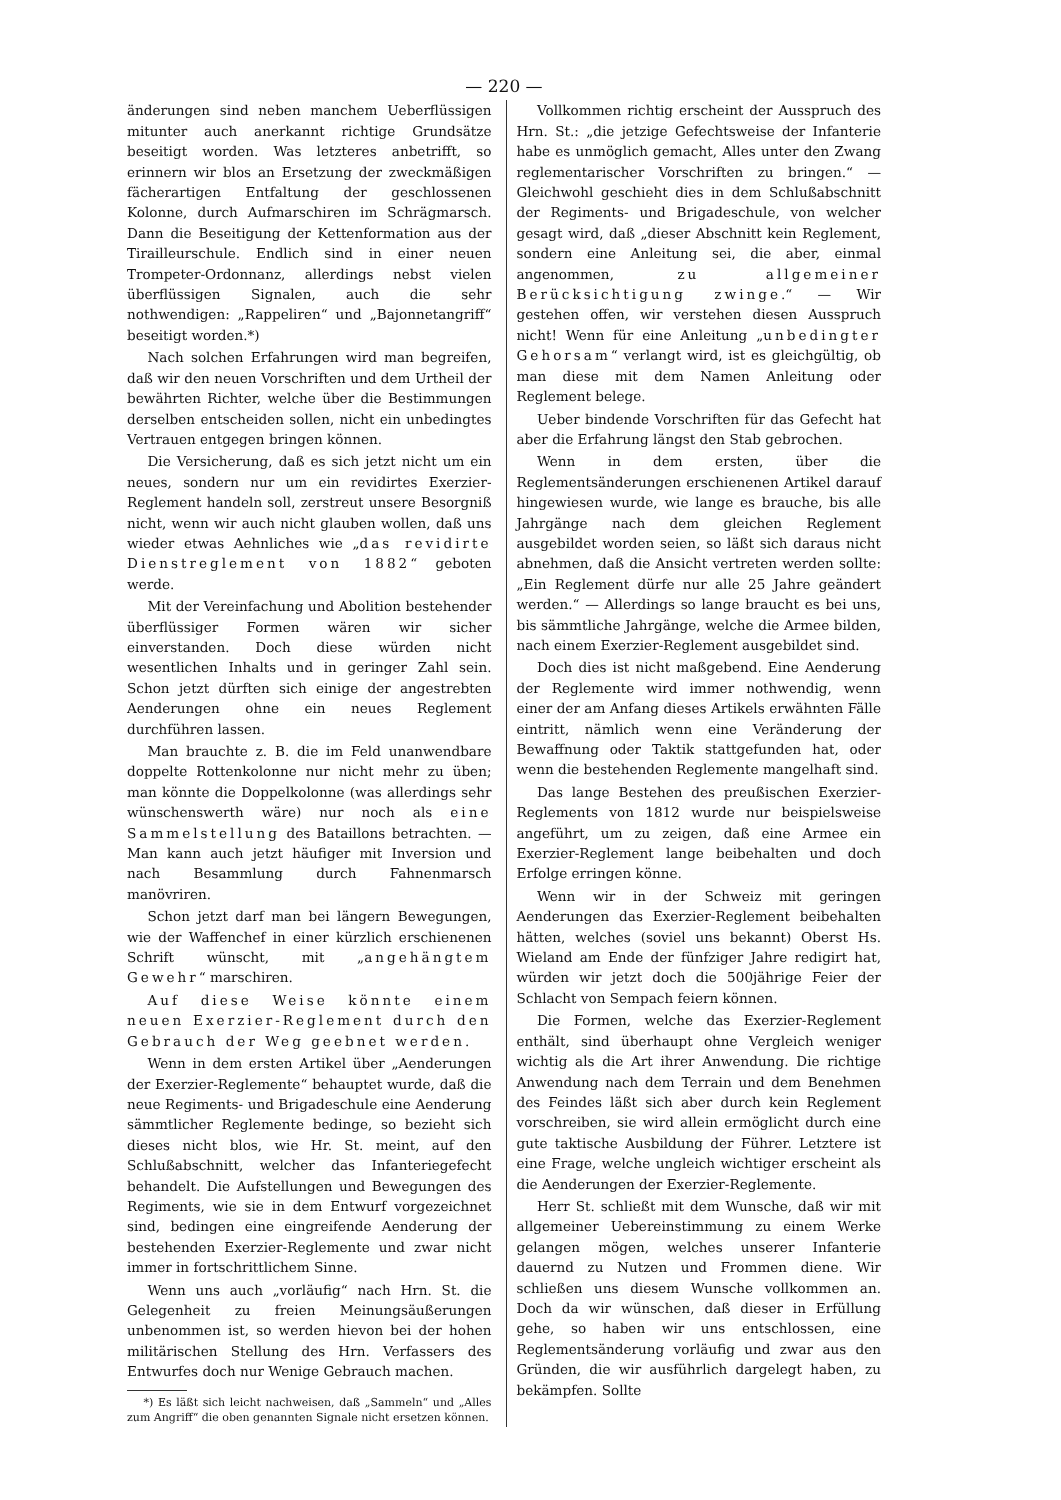— 220 —
änderungen sind neben manchem Ueberflüssigen mitunter auch anerkannt richtige Grundsätze beseitigt worden. Was letzteres anbetrifft, so erinnern wir blos an Ersetzung der zweckmäßigen fächerartigen Entfaltung der geschlossenen Kolonne, durch Aufmarschiren im Schrägmarsch. Dann die Beseitigung der Kettenformation aus der Tirailleurschule. Endlich sind in einer neuen Trompeter-Ordonnanz, allerdings nebst vielen überflüssigen Signalen, auch die sehr nothwendigen: „Rappeliren“ und „Bajonnetangriff“ beseitigt worden.*)
Nach solchen Erfahrungen wird man begreifen, daß wir den neuen Vorschriften und dem Urtheil der bewährten Richter, welche über die Bestimmungen derselben entscheiden sollen, nicht ein unbedingtes Vertrauen entgegen bringen können.
Die Versicherung, daß es sich jetzt nicht um ein neues, sondern nur um ein revidirtes Exerzier-Reglement handeln soll, zerstreut unsere Besorgniß nicht, wenn wir auch nicht glauben wollen, daß uns wieder etwas Aehnliches wie „das revidirte Dienstreglement von 1882“ geboten werde.
Mit der Vereinfachung und Abolition bestehender überflüssiger Formen wären wir sicher einverstanden. Doch diese würden nicht wesentlichen Inhalts und in geringer Zahl sein. Schon jetzt dürften sich einige der angestrebten Aenderungen ohne ein neues Reglement durchführen lassen.
Man brauchte z. B. die im Feld unanwendbare doppelte Rottenkolonne nur nicht mehr zu üben; man könnte die Doppelkolonne (was allerdings sehr wünschenswerth wäre) nur noch als eine Sammelstellung des Bataillons betrachten. — Man kann auch jetzt häufiger mit Inversion und nach Besammlung durch Fahnenmarsch manövriren.
Schon jetzt darf man bei längern Bewegungen, wie der Waffenchef in einer kürzlich erschienenen Schrift wünscht, mit „angehängtem Gewehr“ marschiren.
Auf diese Weise könnte einem neuen Exerzier-Reglement durch den Gebrauch der Weg geebnet werden.
Wenn in dem ersten Artikel über „Aenderungen der Exerzier-Reglemente“ behauptet wurde, daß die neue Regiments- und Brigadeschule eine Aenderung sämmtlicher Reglemente bedinge, so bezieht sich dieses nicht blos, wie Hr. St. meint, auf den Schlußabschnitt, welcher das Infanteriegefecht behandelt. Die Aufstellungen und Bewegungen des Regiments, wie sie in dem Entwurf vorgezeichnet sind, bedingen eine eingreifende Aenderung der bestehenden Exerzier-Reglemente und zwar nicht immer in fortschrittlichem Sinne.
Wenn uns auch „vorläufig“ nach Hrn. St. die Gelegenheit zu freien Meinungsäußerungen unbenommen ist, so werden hievon bei der hohen militärischen Stellung des Hrn. Verfassers des Entwurfes doch nur Wenige Gebrauch machen.
*) Es läßt sich leicht nachweisen, daß „Sammeln“ und „Alles zum Angriff“ die oben genannten Signale nicht ersetzen können.
Vollkommen richtig erscheint der Ausspruch des Hrn. St.: „die jetzige Gefechtsweise der Infanterie habe es unmöglich gemacht, Alles unter den Zwang reglementarischer Vorschriften zu bringen.“ — Gleichwohl geschieht dies in dem Schlußabschnitt der Regiments- und Brigadeschule, von welcher gesagt wird, daß „dieser Abschnitt kein Reglement, sondern eine Anleitung sei, die aber, einmal angenommen, zu allgemeiner Berücksichtigung zwinge.“ — Wir gestehen offen, wir verstehen diesen Ausspruch nicht! Wenn für eine Anleitung „unbedingter Gehorsam“ verlangt wird, ist es gleichgültig, ob man diese mit dem Namen Anleitung oder Reglement belege.
Ueber bindende Vorschriften für das Gefecht hat aber die Erfahrung längst den Stab gebrochen.
Wenn in dem ersten, über die Reglementsänderungen erschienenen Artikel darauf hingewiesen wurde, wie lange es brauche, bis alle Jahrgänge nach dem gleichen Reglement ausgebildet worden seien, so läßt sich daraus nicht abnehmen, daß die Ansicht vertreten werden sollte: „Ein Reglement dürfe nur alle 25 Jahre geändert werden.“ — Allerdings so lange braucht es bei uns, bis sämmtliche Jahrgänge, welche die Armee bilden, nach einem Exerzier-Reglement ausgebildet sind.
Doch dies ist nicht maßgebend. Eine Aenderung der Reglemente wird immer nothwendig, wenn einer der am Anfang dieses Artikels erwähnten Fälle eintritt, nämlich wenn eine Veränderung der Bewaffnung oder Taktik stattgefunden hat, oder wenn die bestehenden Reglemente mangelhaft sind.
Das lange Bestehen des preußischen Exerzier-Reglements von 1812 wurde nur beispielsweise angeführt, um zu zeigen, daß eine Armee ein Exerzier-Reglement lange beibehalten und doch Erfolge erringen könne.
Wenn wir in der Schweiz mit geringen Aenderungen das Exerzier-Reglement beibehalten hätten, welches (soviel uns bekannt) Oberst Hs. Wieland am Ende der fünfziger Jahre redigirt hat, würden wir jetzt doch die 500jährige Feier der Schlacht von Sempach feiern können.
Die Formen, welche das Exerzier-Reglement enthält, sind überhaupt ohne Vergleich weniger wichtig als die Art ihrer Anwendung. Die richtige Anwendung nach dem Terrain und dem Benehmen des Feindes läßt sich aber durch kein Reglement vorschreiben, sie wird allein ermöglicht durch eine gute taktische Ausbildung der Führer. Letztere ist eine Frage, welche ungleich wichtiger erscheint als die Aenderungen der Exerzier-Reglemente.
Herr St. schließt mit dem Wunsche, daß wir mit allgemeiner Uebereinstimmung zu einem Werke gelangen mögen, welches unserer Infanterie dauernd zu Nutzen und Frommen diene. Wir schließen uns diesem Wunsche vollkommen an. Doch da wir wünschen, daß dieser in Erfüllung gehe, so haben wir uns entschlossen, eine Reglementsänderung vorläufig und zwar aus den Gründen, die wir ausführlich dargelegt haben, zu bekämpfen. Sollte